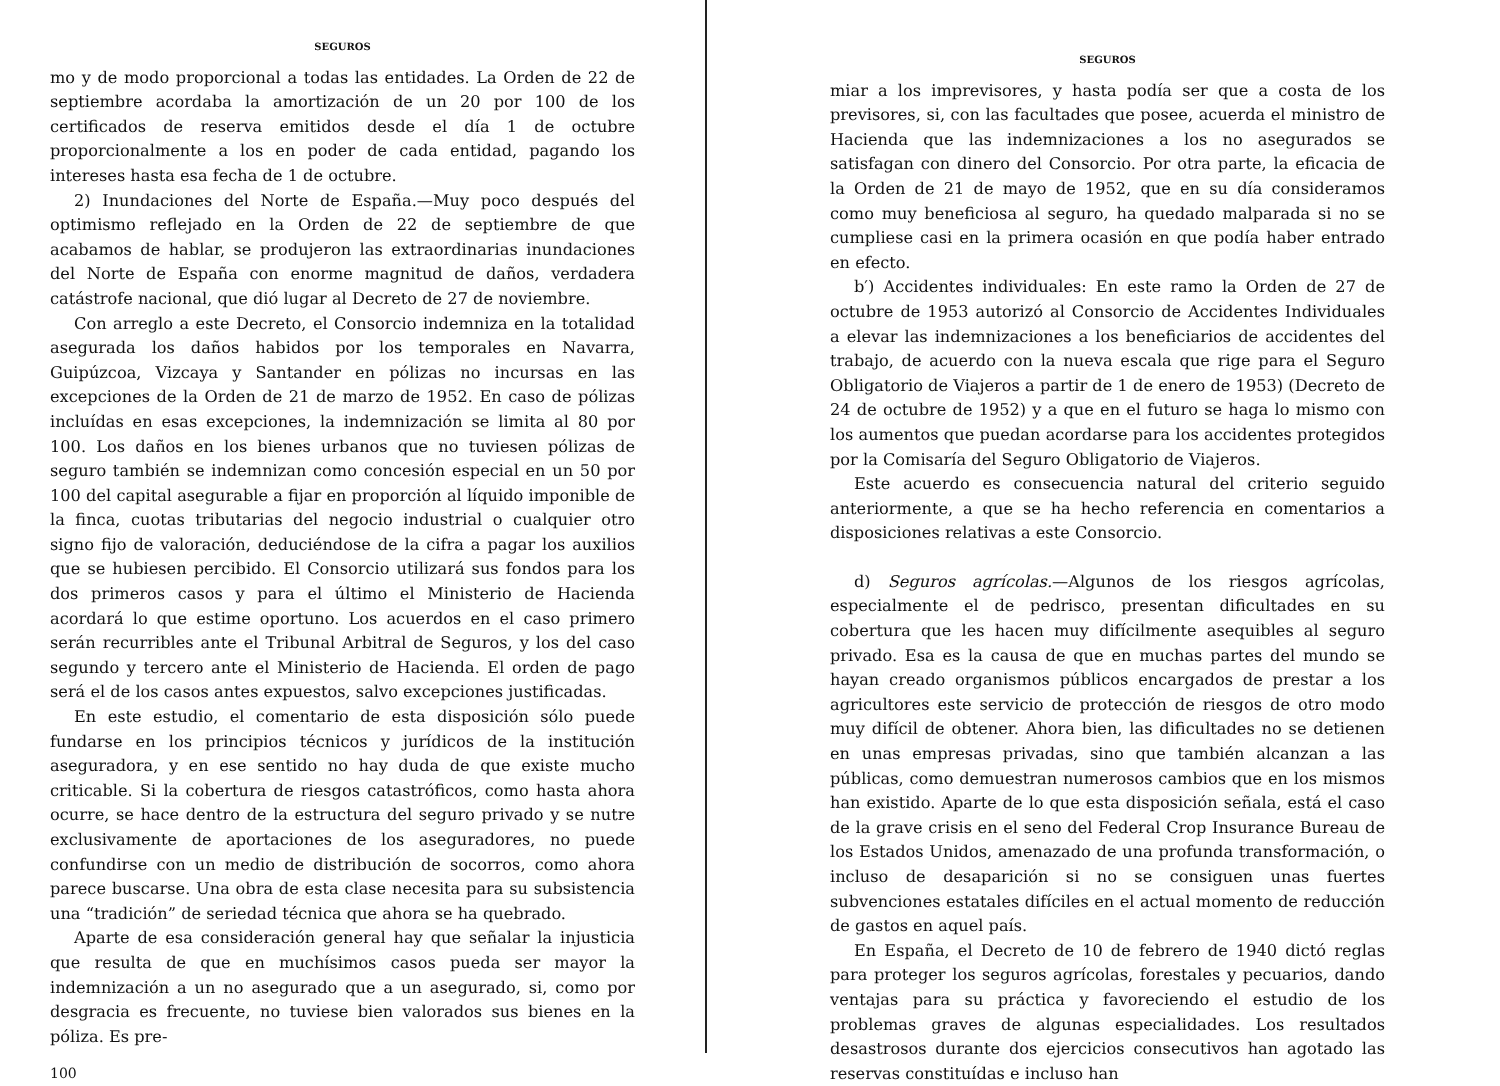SEGUROS
mo y de modo proporcional a todas las entidades. La Orden de 22 de septiembre acordaba la amortización de un 20 por 100 de los certificados de reserva emitidos desde el día 1 de octubre proporcionalmente a los en poder de cada entidad, pagando los intereses hasta esa fecha de 1 de octubre.
2) Inundaciones del Norte de España.—Muy poco después del optimismo reflejado en la Orden de 22 de septiembre de que acabamos de hablar, se produjeron las extraordinarias inundaciones del Norte de España con enorme magnitud de daños, verdadera catástrofe nacional, que dió lugar al Decreto de 27 de noviembre.
Con arreglo a este Decreto, el Consorcio indemniza en la totalidad asegurada los daños habidos por los temporales en Navarra, Guipúzcoa, Vizcaya y Santander en pólizas no incursas en las excepciones de la Orden de 21 de marzo de 1952. En caso de pólizas incluídas en esas excepciones, la indemnización se limita al 80 por 100. Los daños en los bienes urbanos que no tuviesen pólizas de seguro también se indemnizan como concesión especial en un 50 por 100 del capital asegurable a fijar en proporción al líquido imponible de la finca, cuotas tributarias del negocio industrial o cualquier otro signo fijo de valoración, deduciéndose de la cifra a pagar los auxilios que se hubiesen percibido. El Consorcio utilizará sus fondos para los dos primeros casos y para el último el Ministerio de Hacienda acordará lo que estime oportuno. Los acuerdos en el caso primero serán recurribles ante el Tribunal Arbitral de Seguros, y los del caso segundo y tercero ante el Ministerio de Hacienda. El orden de pago será el de los casos antes expuestos, salvo excepciones justificadas.
En este estudio, el comentario de esta disposición sólo puede fundarse en los principios técnicos y jurídicos de la institución aseguradora, y en ese sentido no hay duda de que existe mucho criticable. Si la cobertura de riesgos catastróficos, como hasta ahora ocurre, se hace dentro de la estructura del seguro privado y se nutre exclusivamente de aportaciones de los aseguradores, no puede confundirse con un medio de distribución de socorros, como ahora parece buscarse. Una obra de esta clase necesita para su subsistencia una “tradición” de seriedad técnica que ahora se ha quebrado.
Aparte de esa consideración general hay que señalar la injusticia que resulta de que en muchísimos casos pueda ser mayor la indemnización a un no asegurado que a un asegurado, si, como por desgracia es frecuente, no tuviese bien valorados sus bienes en la póliza. Es pre-
100
SEGUROS
miar a los imprevisores, y hasta podía ser que a costa de los previsores, si, con las facultades que posee, acuerda el ministro de Hacienda que las indemnizaciones a los no asegurados se satisfagan con dinero del Consorcio. Por otra parte, la eficacia de la Orden de 21 de mayo de 1952, que en su día consideramos como muy beneficiosa al seguro, ha quedado malparada si no se cumpliese casi en la primera ocasión en que podía haber entrado en efecto.
b′) Accidentes individuales: En este ramo la Orden de 27 de octubre de 1953 autorizó al Consorcio de Accidentes Individuales a elevar las indemnizaciones a los beneficiarios de accidentes del trabajo, de acuerdo con la nueva escala que rige para el Seguro Obligatorio de Viajeros a partir de 1 de enero de 1953) (Decreto de 24 de octubre de 1952) y a que en el futuro se haga lo mismo con los aumentos que puedan acordarse para los accidentes protegidos por la Comisaría del Seguro Obligatorio de Viajeros.
Este acuerdo es consecuencia natural del criterio seguido anteriormente, a que se ha hecho referencia en comentarios a disposiciones relativas a este Consorcio.
d) Seguros agrícolas.—Algunos de los riesgos agrícolas, especialmente el de pedrisco, presentan dificultades en su cobertura que les hacen muy difícilmente asequibles al seguro privado. Esa es la causa de que en muchas partes del mundo se hayan creado organismos públicos encargados de prestar a los agricultores este servicio de protección de riesgos de otro modo muy difícil de obtener. Ahora bien, las dificultades no se detienen en unas empresas privadas, sino que también alcanzan a las públicas, como demuestran numerosos cambios que en los mismos han existido. Aparte de lo que esta disposición señala, está el caso de la grave crisis en el seno del Federal Crop Insurance Bureau de los Estados Unidos, amenazado de una profunda transformación, o incluso de desaparición si no se consiguen unas fuertes subvenciones estatales difíciles en el actual momento de reducción de gastos en aquel país.
En España, el Decreto de 10 de febrero de 1940 dictó reglas para proteger los seguros agrícolas, forestales y pecuarios, dando ventajas para su práctica y favoreciendo el estudio de los problemas graves de algunas especialidades. Los resultados desastrosos durante dos ejercicios consecutivos han agotado las reservas constituídas e incluso han